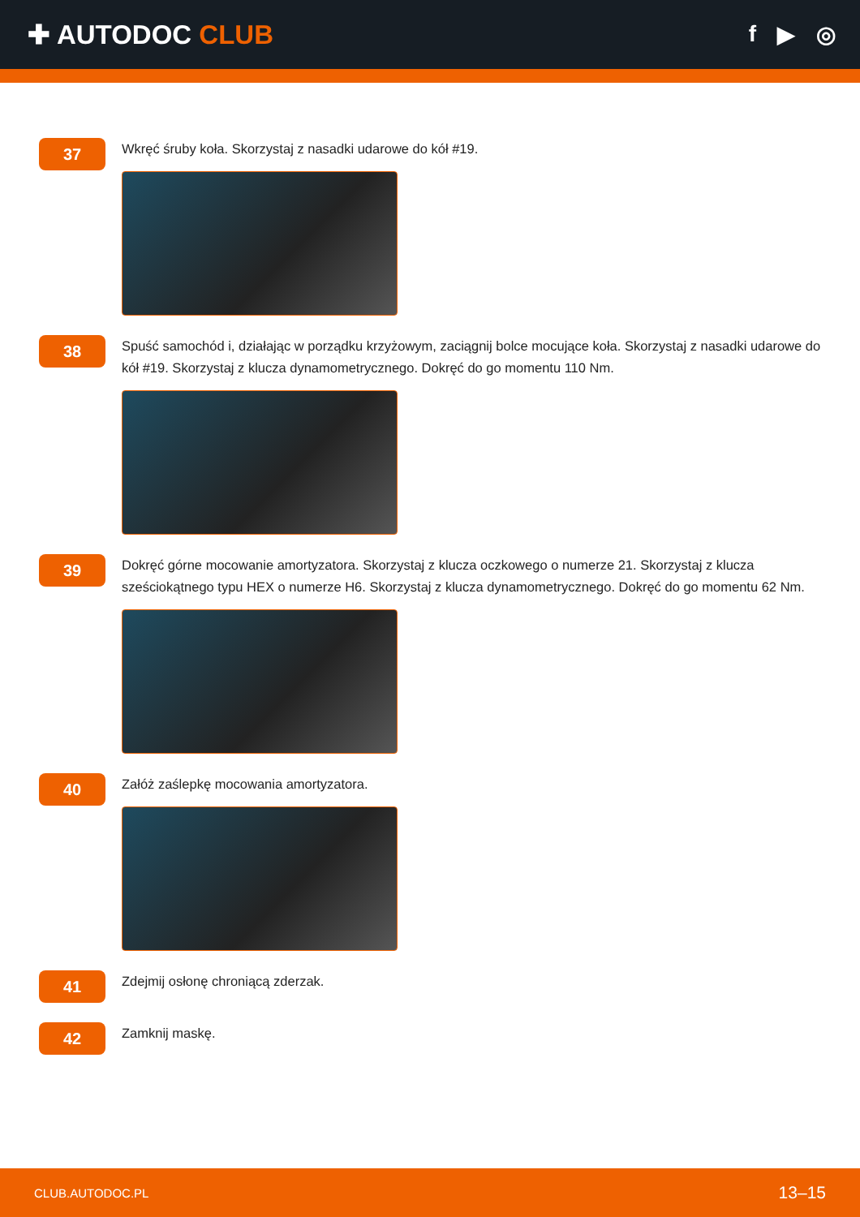✚ AUTODOC CLUB
f ▶ ◎
37
Wkręć śruby koła. Skorzystaj z nasadki udarowe do kół #19.
38
Spuść samochód i, działając w porządku krzyżowym, zaciągnij bolce mocujące koła. Skorzystaj z nasadki udarowe do kół #19. Skorzystaj z klucza dynamometrycznego. Dokręć do go momentu 110 Nm.
39
Dokręć górne mocowanie amortyzatora. Skorzystaj z klucza oczkowego o numerze 21. Skorzystaj z klucza sześciokątnego typu HEX o numerze H6. Skorzystaj z klucza dynamometrycznego. Dokręć do go momentu 62 Nm.
40
Załóż zaślepkę mocowania amortyzatora.
41
Zdejmij osłonę chroniącą zderzak.
42
Zamknij maskę.
CLUB.AUTODOC.PL 13–15